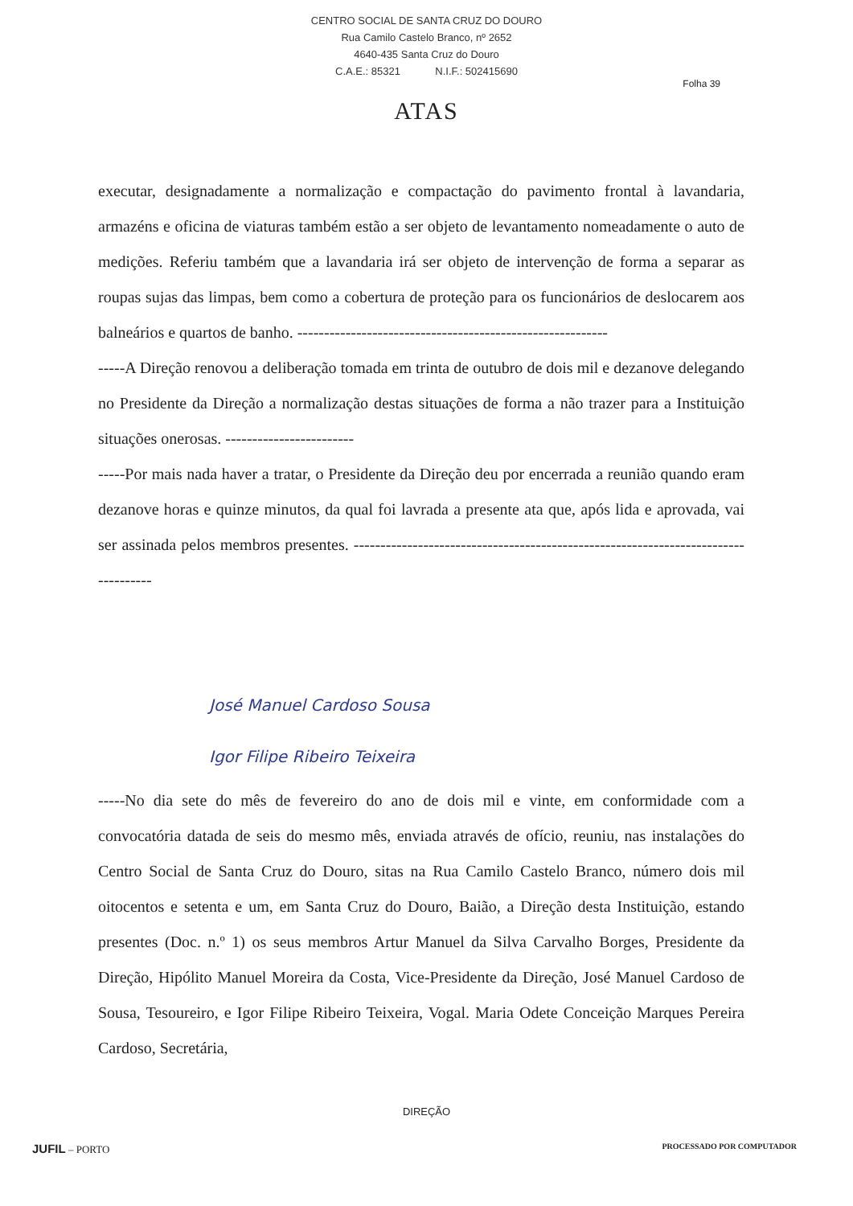CENTRO SOCIAL DE SANTA CRUZ DO DOURO
Rua Camilo Castelo Branco, nº 2652
4640-435 Santa Cruz do Douro
C.A.E.: 85321 N.I.F.: 502415690
Folha 39
ATAS
executar, designadamente a normalização e compactação do pavimento frontal à lavandaria, armazéns e oficina de viaturas também estão a ser objeto de levantamento nomeadamente o auto de medições. Referiu também que a lavandaria irá ser objeto de intervenção de forma a separar as roupas sujas das limpas, bem como a cobertura de proteção para os funcionários de deslocarem aos balneários e quartos de banho. ----------------------------------------------------------
-----A Direção renovou a deliberação tomada em trinta de outubro de dois mil e dezanove delegando no Presidente da Direção a normalização destas situações de forma a não trazer para a Instituição situações onerosas. ------------------------
-----Por mais nada haver a tratar, o Presidente da Direção deu por encerrada a reunião quando eram dezanove horas e quinze minutos, da qual foi lavrada a presente ata que, após lida e aprovada, vai ser assinada pelos membros presentes. -----------------------------------------------------------------------------------
José Manuel Cardoso Sousa
Igor Filipe Ribeiro Teixeira
-----No dia sete do mês de fevereiro do ano de dois mil e vinte, em conformidade com a convocatória datada de seis do mesmo mês, enviada através de ofício, reuniu, nas instalações do Centro Social de Santa Cruz do Douro, sitas na Rua Camilo Castelo Branco, número dois mil oitocentos e setenta e um, em Santa Cruz do Douro, Baião, a Direção desta Instituição, estando presentes (Doc. n.º 1) os seus membros Artur Manuel da Silva Carvalho Borges, Presidente da Direção, Hipólito Manuel Moreira da Costa, Vice-Presidente da Direção, José Manuel Cardoso de Sousa, Tesoureiro, e Igor Filipe Ribeiro Teixeira, Vogal. Maria Odete Conceição Marques Pereira Cardoso, Secretária,
DIREÇÃO
JUFIL – PORTO PROCESSADO POR COMPUTADOR